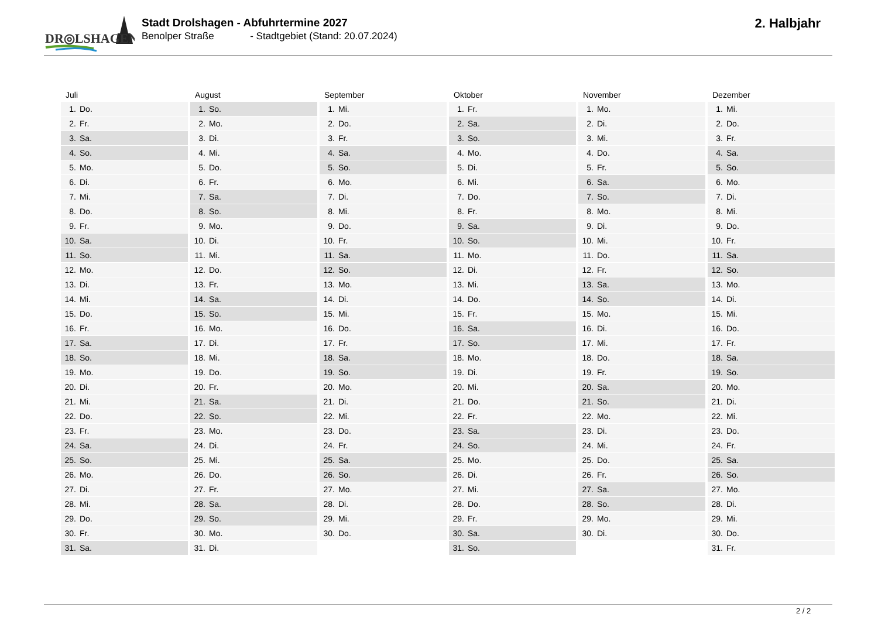DR◎LSHAGEN
Stadt Drolshagen - Abfuhrtermine 2027
Benolper Straße - Stadtgebiet (Stand: 20.07.2024)
2. Halbjahr
| Juli | August | September | Oktober | November | Dezember |
| --- | --- | --- | --- | --- | --- |
| 1. Do. | 1. So. | 1. Mi. | 1. Fr. | 1. Mo. | 1. Mi. |
| 2. Fr. | 2. Mo. | 2. Do. | 2. Sa. | 2. Di. | 2. Do. |
| 3. Sa. | 3. Di. | 3. Fr. | 3. So. | 3. Mi. | 3. Fr. |
| 4. So. | 4. Mi. | 4. Sa. | 4. Mo. | 4. Do. | 4. Sa. |
| 5. Mo. | 5. Do. | 5. So. | 5. Di. | 5. Fr. | 5. So. |
| 6. Di. | 6. Fr. | 6. Mo. | 6. Mi. | 6. Sa. | 6. Mo. |
| 7. Mi. | 7. Sa. | 7. Di. | 7. Do. | 7. So. | 7. Di. |
| 8. Do. | 8. So. | 8. Mi. | 8. Fr. | 8. Mo. | 8. Mi. |
| 9. Fr. | 9. Mo. | 9. Do. | 9. Sa. | 9. Di. | 9. Do. |
| 10. Sa. | 10. Di. | 10. Fr. | 10. So. | 10. Mi. | 10. Fr. |
| 11. So. | 11. Mi. | 11. Sa. | 11. Mo. | 11. Do. | 11. Sa. |
| 12. Mo. | 12. Do. | 12. So. | 12. Di. | 12. Fr. | 12. So. |
| 13. Di. | 13. Fr. | 13. Mo. | 13. Mi. | 13. Sa. | 13. Mo. |
| 14. Mi. | 14. Sa. | 14. Di. | 14. Do. | 14. So. | 14. Di. |
| 15. Do. | 15. So. | 15. Mi. | 15. Fr. | 15. Mo. | 15. Mi. |
| 16. Fr. | 16. Mo. | 16. Do. | 16. Sa. | 16. Di. | 16. Do. |
| 17. Sa. | 17. Di. | 17. Fr. | 17. So. | 17. Mi. | 17. Fr. |
| 18. So. | 18. Mi. | 18. Sa. | 18. Mo. | 18. Do. | 18. Sa. |
| 19. Mo. | 19. Do. | 19. So. | 19. Di. | 19. Fr. | 19. So. |
| 20. Di. | 20. Fr. | 20. Mo. | 20. Mi. | 20. Sa. | 20. Mo. |
| 21. Mi. | 21. Sa. | 21. Di. | 21. Do. | 21. So. | 21. Di. |
| 22. Do. | 22. So. | 22. Mi. | 22. Fr. | 22. Mo. | 22. Mi. |
| 23. Fr. | 23. Mo. | 23. Do. | 23. Sa. | 23. Di. | 23. Do. |
| 24. Sa. | 24. Di. | 24. Fr. | 24. So. | 24. Mi. | 24. Fr. |
| 25. So. | 25. Mi. | 25. Sa. | 25. Mo. | 25. Do. | 25. Sa. |
| 26. Mo. | 26. Do. | 26. So. | 26. Di. | 26. Fr. | 26. So. |
| 27. Di. | 27. Fr. | 27. Mo. | 27. Mi. | 27. Sa. | 27. Mo. |
| 28. Mi. | 28. Sa. | 28. Di. | 28. Do. | 28. So. | 28. Di. |
| 29. Do. | 29. So. | 29. Mi. | 29. Fr. | 29. Mo. | 29. Mi. |
| 30. Fr. | 30. Mo. | 30. Do. | 30. Sa. | 30. Di. | 30. Do. |
| 31. Sa. | 31. Di. | | 31. So. | | 31. Fr. |
2 / 2